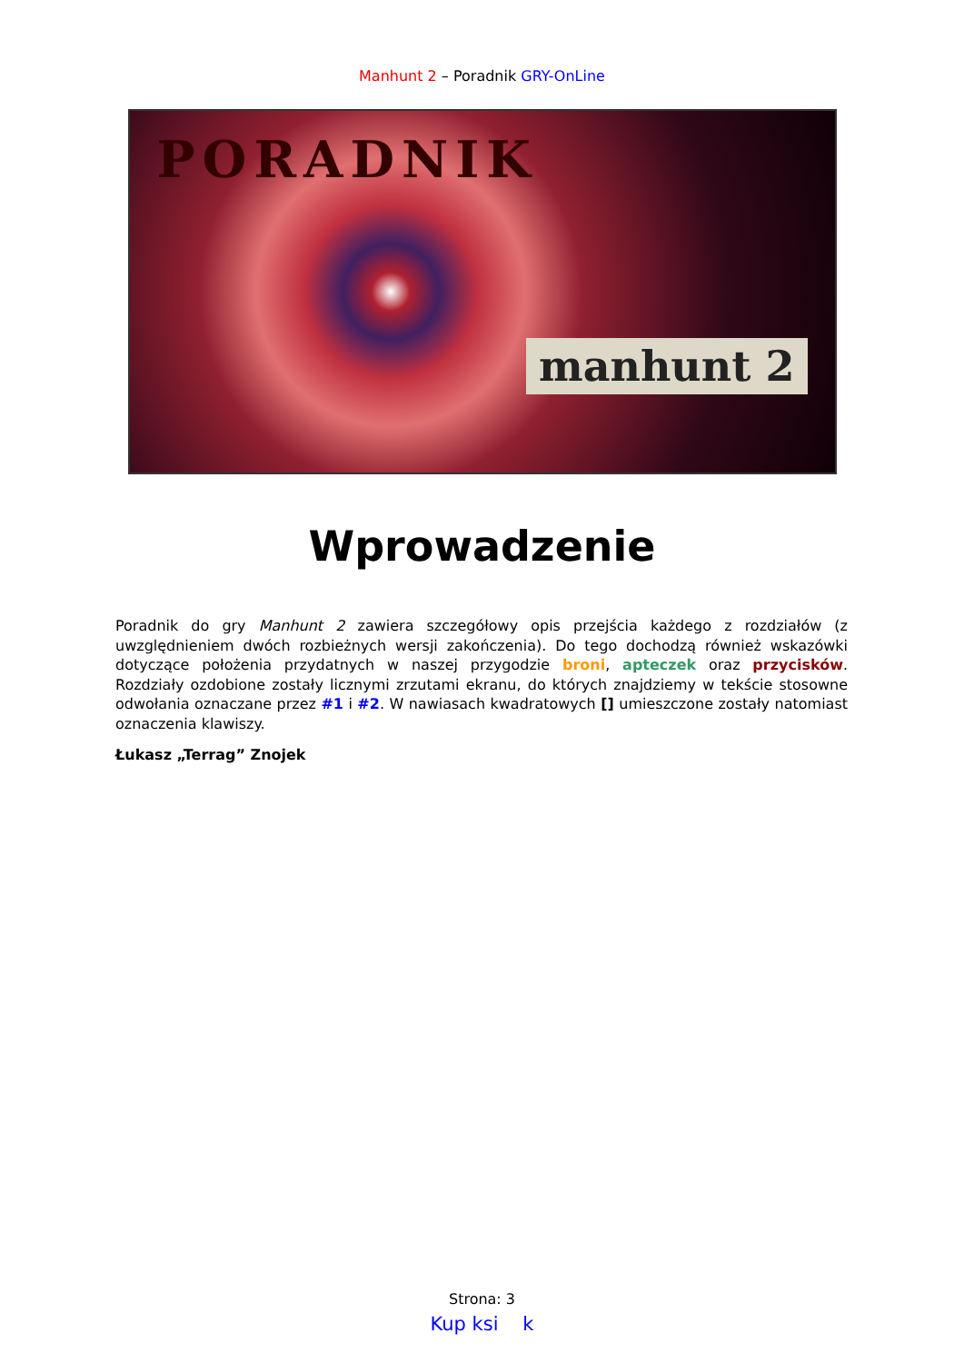Manhunt 2 – Poradnik GRY-OnLine
PORADNIK
manhunt 2
Wprowadzenie
Poradnik do gry Manhunt 2 zawiera szczegółowy opis przejścia każdego z rozdziałów (z uwzględnieniem dwóch rozbieżnych wersji zakończenia). Do tego dochodzą również wskazówki dotyczące położenia przydatnych w naszej przygodzie broni, apteczek oraz przycisków. Rozdziały ozdobione zostały licznymi zrzutami ekranu, do których znajdziemy w tekście stosowne odwołania oznaczane przez #1 i #2. W nawiasach kwadratowych [] umieszczone zostały natomiast oznaczenia klawiszy.
Łukasz „Terrag” Znojek
Strona: 3
Kup ksi k